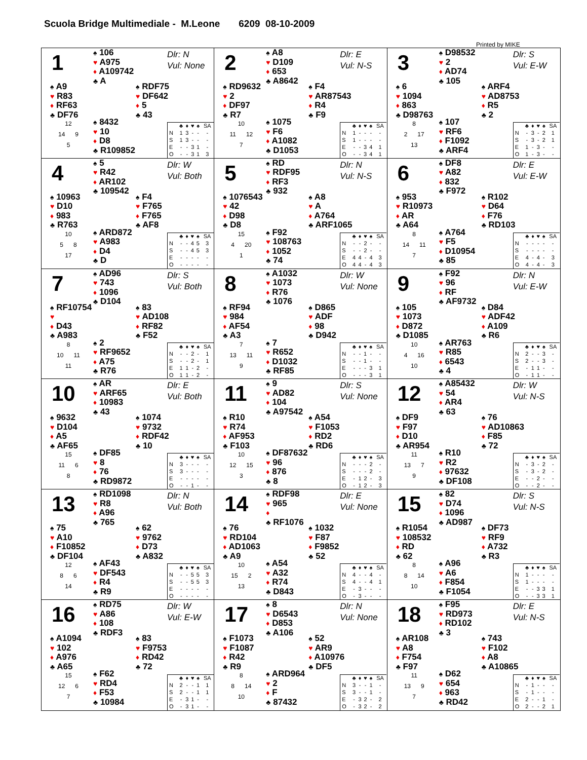Scuola Bridge Multimediale - M.Leone 6209 08-10-2009
Printed by MIKE
1
♠ 106
♥ A975
♦ A109742
♣ A
Dlr: N
Vul: None
♠ A9
♥ R83
♦ RF63
♣ DF76
♠ RDF75
♥ DF642
♦ 5
♣ 43
12
14 9
5
♠ 8432
♥ 10
♦ D8
♣ R109852
| | ♣ | ♦ | ♥ | ♠ | SA |
| --- | --- | --- | --- | --- | --- |
| N | 1 | 3 | - | - | - |
| S | 1 | 3 | - | - | - |
| E | - | - | 3 | 1 | - |
| O | - | - | 3 | 1 | 3 |
2
♠ A8
♥ D109
♦ 653
♣ A8642
Dlr: E
Vul: N-S
♠ RD9632
♥ 2
♦ DF97
♣ R7
♠ F4
♥ AR87543
♦ R4
♣ F9
10
11 12
7
♠ 1075
♥ F6
♦ A1082
♣ D1053
| | ♣ | ♦ | ♥ | ♠ | SA |
| --- | --- | --- | --- | --- | --- |
| N | 1 | - | - | - | - |
| S | 1 | - | - | - | - |
| E | - | - | 3 | 4 | 1 |
| O | - | - | 3 | 4 | 1 |
3
♠ D98532
♥ 2
♦ AD74
♣ 105
Dlr: S
Vul: E-W
♠ 6
♥ 1094
♦ 863
♣ D98763
♠ ARF4
♥ AD8753
♦ R5
♣ 2
8
2 17
13
♠ 107
♥ RF6
♦ F1092
♣ ARF4
| | ♣ | ♦ | ♥ | ♠ | SA |
| --- | --- | --- | --- | --- | --- |
| N | - | 3 | - | 2 | 1 |
| S | - | 3 | - | 2 | 1 |
| E | 1 | - | 3 | - | - |
| O | 1 | - | 3 | - | - |
4
♠ 5
♥ R42
♦ AR102
♣ 109542
Dlr: W
Vul: Both
♠ 10963
♥ D10
♦ 983
♣ R763
♠ F4
♥ F765
♦ F765
♣ AF8
10
5 8
17
♠ ARD872
♥ A983
♦ D4
♣ D
| | ♣ | ♦ | ♥ | ♠ | SA |
| --- | --- | --- | --- | --- | --- |
| N | - | - | 4 | 5 | 3 |
| S | - | - | 4 | 5 | 3 |
| E | - | - | - | - | - |
| O | - | - | - | - | - |
5
♠ RD
♥ RDF95
♦ RF3
♣ 932
Dlr: N
Vul: N-S
♠ 1076543
♥ 42
♦ D98
♣ D8
♠ A8
♥ A
♦ A764
♣ ARF1065
15
4 20
1
♠ F92
♥ 108763
♦ 1052
♣ 74
| | ♣ | ♦ | ♥ | ♠ | SA |
| --- | --- | --- | --- | --- | --- |
| N | - | - | 2 | - | - |
| S | - | - | 2 | - | - |
| E | 4 | 4 | - | 4 | 3 |
| O | 4 | 4 | - | 4 | 3 |
6
♠ DF8
♥ A82
♦ 832
♣ F972
Dlr: E
Vul: E-W
♠ 953
♥ R10973
♦ AR
♣ A64
♠ R102
♥ D64
♦ F76
♣ RD103
8
14 11
7
♠ A764
♥ F5
♦ D10954
♣ 85
| | ♣ | ♦ | ♥ | ♠ | SA |
| --- | --- | --- | --- | --- | --- |
| N | - | - | - | - | - |
| S | - | - | - | - | - |
| E | 4 | - | 4 | - | 3 |
| O | 4 | - | 4 | - | 3 |
7
♠ AD96
♥ 743
♦ 1096
♣ D104
Dlr: S
Vul: Both
♠ RF10754
♥
♦ D43
♣ A983
♠ 83
♥ AD108
♦ RF82
♣ F52
8
10 11
11
♠ 2
♥ RF9652
♦ A75
♣ R76
| | ♣ | ♦ | ♥ | ♠ | SA |
| --- | --- | --- | --- | --- | --- |
| N | - | - | 2 | - | 1 |
| S | - | - | 2 | - | 1 |
| E | 1 | 1 | - | 2 | - |
| O | 1 | 1 | - | 2 | - |
8
♠ A1032
♥ 1073
♦ R76
♣ 1076
Dlr: W
Vul: None
♠ RF94
♥ 984
♦ AF54
♣ A3
♠ D865
♥ ADF
♦ 98
♣ D942
7
13 11
9
♠ 7
♥ R652
♦ D1032
♣ RF85
| | ♣ | ♦ | ♥ | ♠ | SA |
| --- | --- | --- | --- | --- | --- |
| N | - | - | 1 | - | - |
| S | - | - | 1 | - | - |
| E | - | - | - | 3 | 1 |
| O | - | - | - | 3 | 1 |
9
♠ F92
♥ 96
♦ RF
♣ AF9732
Dlr: N
Vul: E-W
♠ 105
♥ 1073
♦ D872
♣ D1085
♠ D84
♥ ADF42
♦ A109
♣ R6
10
4 16
10
♠ AR763
♥ R85
♦ 6543
♣ 4
| | ♣ | ♦ | ♥ | ♠ | SA |
| --- | --- | --- | --- | --- | --- |
| N | 2 | - | - | 3 | - |
| S | 2 | - | - | 3 | - |
| E | - | 1 | 1 | - | - |
| O | - | 1 | 1 | - | - |
10
♠ AR
♥ ARF65
♦ 10983
♣ 43
Dlr: E
Vul: Both
♠ 9632
♥ D104
♦ A5
♣ AF65
♠ 1074
♥ 9732
♦ RDF42
♣ 10
15
11 6
8
♠ DF85
♥ 8
♦ 76
♣ RD9872
| | ♣ | ♦ | ♥ | ♠ | SA |
| --- | --- | --- | --- | --- | --- |
| N | 3 | - | - | - | - |
| S | 3 | - | - | - | - |
| E | - | - | - | - | - |
| O | - | - | 1 | - | - |
11
♠ 9
♥ AD82
♦ 104
♣ A97542
Dlr: S
Vul: None
♠ R10
♥ R74
♦ AF953
♣ F103
♠ A54
♥ F1053
♦ RD2
♣ RD6
10
12 15
3
♠ DF87632
♥ 96
♦ 876
♣ 8
| | ♣ | ♦ | ♥ | ♠ | SA |
| --- | --- | --- | --- | --- | --- |
| N | - | - | - | 2 | - |
| S | - | - | - | 2 | - |
| E | - | 1 | 2 | - | 3 |
| O | - | 1 | 2 | - | 3 |
12
♠ A85432
♥ 54
♦ AR4
♣ 63
Dlr: W
Vul: N-S
♠ DF9
♥ F97
♦ D10
♣ AR954
♠ 76
♥ AD10863
♦ F85
♣ 72
11
13 7
9
♠ R10
♥ R2
♦ 97632
♣ DF108
| | ♣ | ♦ | ♥ | ♠ | SA |
| --- | --- | --- | --- | --- | --- |
| N | - | 3 | - | 2 | - |
| S | - | 3 | - | 2 | - |
| E | - | - | 2 | - | - |
| O | - | - | 2 | - | - |
13
♠ RD1098
♥ R8
♦ A96
♣ 765
Dlr: N
Vul: Both
♠ 75
♥ A10
♦ F10852
♣ DF104
♠ 62
♥ 9762
♦ D73
♣ A832
12
8 6
14
♠ AF43
♥ DF543
♦ R4
♣ R9
| | ♣ | ♦ | ♥ | ♠ | SA |
| --- | --- | --- | --- | --- | --- |
| N | - | - | 5 | 5 | 3 |
| S | - | - | 5 | 5 | 3 |
| E | - | - | - | - | - |
| O | - | - | - | - | - |
14
♠ RDF98
♥ 965
♦
♣ RF1076
Dlr: E
Vul: None
♠ 76
♥ RD104
♦ AD1063
♣ A9
♠ 1032
♥ F87
♦ F9852
♣ 52
10
15 2
13
♠ A54
♥ A32
♦ R74
♣ D843
| | ♣ | ♦ | ♥ | ♠ | SA |
| --- | --- | --- | --- | --- | --- |
| N | 4 | - | - | 4 | - |
| S | 4 | - | - | 4 | 1 |
| E | - | 3 | - | - | - |
| O | - | 3 | - | - | - |
15
♠ 82
♥ D74
♦ 1096
♣ AD987
Dlr: S
Vul: N-S
♠ R1054
♥ 108532
♦ RD
♣ 62
♠ DF73
♥ RF9
♦ A732
♣ R3
8
8 14
10
♠ A96
♥ A6
♦ F854
♣ F1054
| | ♣ | ♦ | ♥ | ♠ | SA |
| --- | --- | --- | --- | --- | --- |
| N | 1 | - | - | - | - |
| S | 1 | - | - | - | - |
| E | - | - | 3 | 3 | 1 |
| O | - | - | 3 | 3 | 1 |
16
♠ RD75
♥ A86
♦ 108
♣ RDF3
Dlr: W
Vul: E-W
♠ A1094
♥ 102
♦ A976
♣ A65
♠ 83
♥ F9753
♦ RD42
♣ 72
15
12 6
7
♠ F62
♥ RD4
♦ F53
♣ 10984
| | ♣ | ♦ | ♥ | ♠ | SA |
| --- | --- | --- | --- | --- | --- |
| N | 2 | - | - | 1 | 1 |
| S | 2 | - | - | 1 | 1 |
| E | - | 3 | 1 | - | - |
| O | - | 3 | 1 | - | - |
17
♠ 8
♥ D6543
♦ D853
♣ A106
Dlr: N
Vul: None
♠ F1073
♥ F1087
♦ R42
♣ R9
♠ 52
♥ AR9
♦ A10976
♣ DF5
8
8 14
10
♠ ARD964
♥ 2
♦ F
♣ 87432
| | ♣ | ♦ | ♥ | ♠ | SA |
| --- | --- | --- | --- | --- | --- |
| N | 3 | - | - | 1 | - |
| S | 3 | - | - | 1 | - |
| E | - | 3 | 2 | - | 2 |
| O | - | 3 | 2 | - | 2 |
18
♠ F95
♥ RD973
♦ RD102
♣ 3
Dlr: E
Vul: N-S
♠ AR108
♥ A8
♦ F754
♣ F97
♠ 743
♥ F102
♦ A8
♣ A10865
11
13 9
7
♠ D62
♥ 654
♦ 963
♣ RD42
| | ♣ | ♦ | ♥ | ♠ | SA |
| --- | --- | --- | --- | --- | --- |
| N | - | 1 | - | - | - |
| S | - | 1 | - | - | - |
| E | 2 | - | - | 1 | - |
| O | 2 | - | - | 2 | 1 |